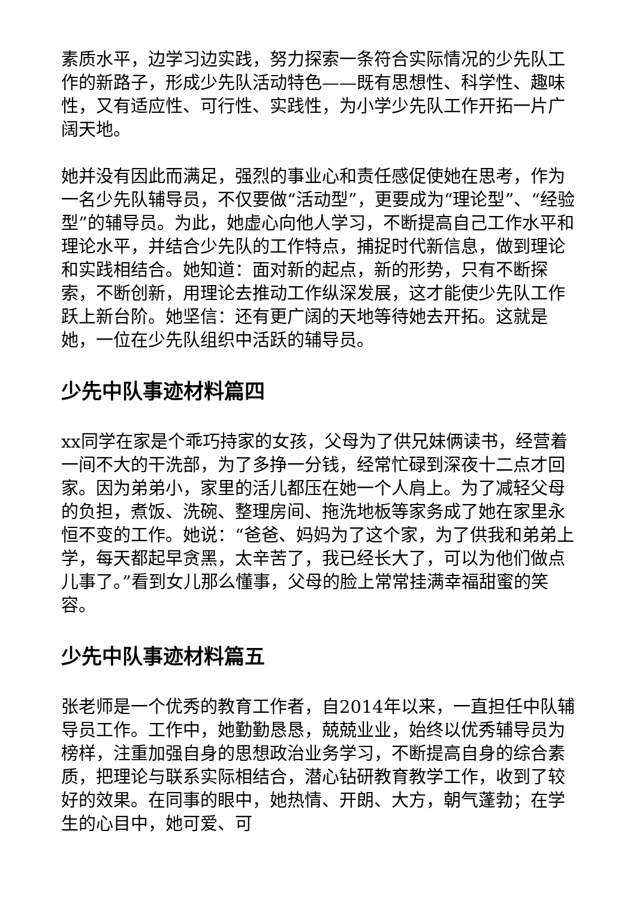素质水平，边学习边实践，努力探索一条符合实际情况的少先队工作的新路子，形成少先队活动特色——既有思想性、科学性、趣味性，又有适应性、可行性、实践性，为小学少先队工作开拓一片广阔天地。
她并没有因此而满足，强烈的事业心和责任感促使她在思考，作为一名少先队辅导员，不仅要做“活动型”，更要成为“理论型”、“经验型”的辅导员。为此，她虚心向他人学习，不断提高自己工作水平和理论水平，并结合少先队的工作特点，捕捉时代新信息，做到理论和实践相结合。她知道：面对新的起点，新的形势，只有不断探索，不断创新，用理论去推动工作纵深发展，这才能使少先队工作跃上新台阶。她坚信：还有更广阔的天地等待她去开拓。这就是她，一位在少先队组织中活跃的辅导员。
少先中队事迹材料篇四
xx同学在家是个乖巧持家的女孩，父母为了供兄妹俩读书，经营着一间不大的干洗部，为了多挣一分钱，经常忙碌到深夜十二点才回家。因为弟弟小，家里的活儿都压在她一个人肩上。为了减轻父母的负担，煮饭、洗碗、整理房间、拖洗地板等家务成了她在家里永恒不变的工作。她说：“爸爸、妈妈为了这个家，为了供我和弟弟上学，每天都起早贪黑，太辛苦了，我已经长大了，可以为他们做点儿事了。”看到女儿那么懂事，父母的脸上常常挂满幸福甜蜜的笑容。
少先中队事迹材料篇五
张老师是一个优秀的教育工作者，自2014年以来，一直担任中队辅导员工作。工作中，她勤勤恳恳，兢兢业业，始终以优秀辅导员为榜样，注重加强自身的思想政治业务学习，不断提高自身的综合素质，把理论与联系实际相结合，潜心钻研教育教学工作，收到了较好的效果。在同事的眼中，她热情、开朗、大方，朝气蓬勃；在学生的心目中，她可爱、可